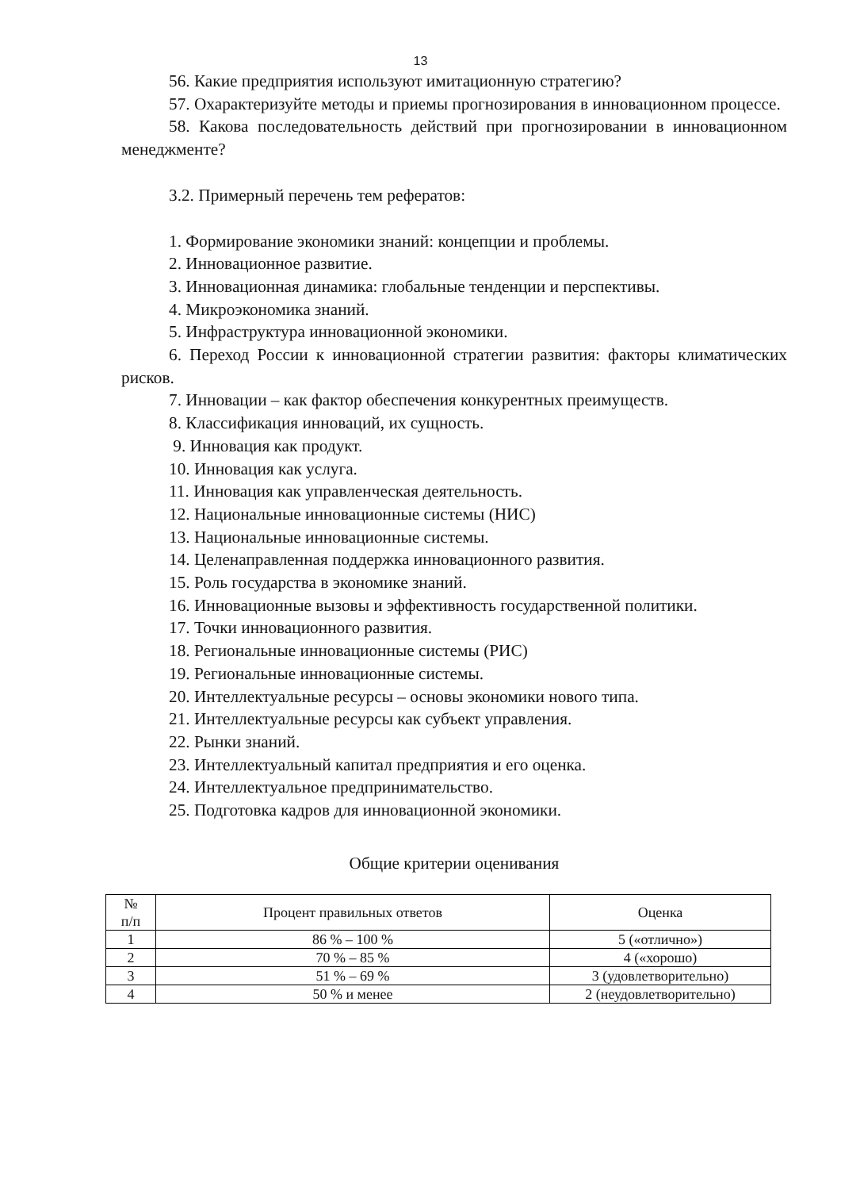13
56. Какие предприятия используют имитационную стратегию?
57. Охарактеризуйте методы и приемы прогнозирования в инновационном процессе.
58. Какова последовательность действий при прогнозировании в инновационном менеджменте?
3.2. Примерный перечень тем рефератов:
1. Формирование экономики знаний: концепции и проблемы.
2. Инновационное развитие.
3. Инновационная динамика: глобальные тенденции и перспективы.
4. Микроэкономика знаний.
5. Инфраструктура инновационной экономики.
6. Переход России к инновационной стратегии развития: факторы климатических рисков.
7. Инновации – как фактор обеспечения конкурентных преимуществ.
8. Классификация инноваций, их сущность.
9. Инновация как продукт.
10. Инновация как услуга.
11. Инновация как управленческая деятельность.
12. Национальные инновационные системы (НИС)
13. Национальные инновационные системы.
14. Целенаправленная поддержка инновационного развития.
15. Роль государства в экономике знаний.
16. Инновационные вызовы и эффективность государственной политики.
17. Точки инновационного развития.
18. Региональные инновационные системы (РИС)
19. Региональные инновационные системы.
20. Интеллектуальные ресурсы – основы экономики нового типа.
21. Интеллектуальные ресурсы как субъект управления.
22. Рынки знаний.
23. Интеллектуальный капитал предприятия и его оценка.
24. Интеллектуальное предпринимательство.
25. Подготовка кадров для инновационной экономики.
Общие критерии оценивания
| № п/п | Процент правильных ответов | Оценка |
| --- | --- | --- |
| 1 | 86 % – 100 % | 5 («отлично») |
| 2 | 70 % – 85 % | 4 («хорошо) |
| 3 | 51 % – 69 % | 3 (удовлетворительно) |
| 4 | 50 % и менее | 2 (неудовлетворительно) |